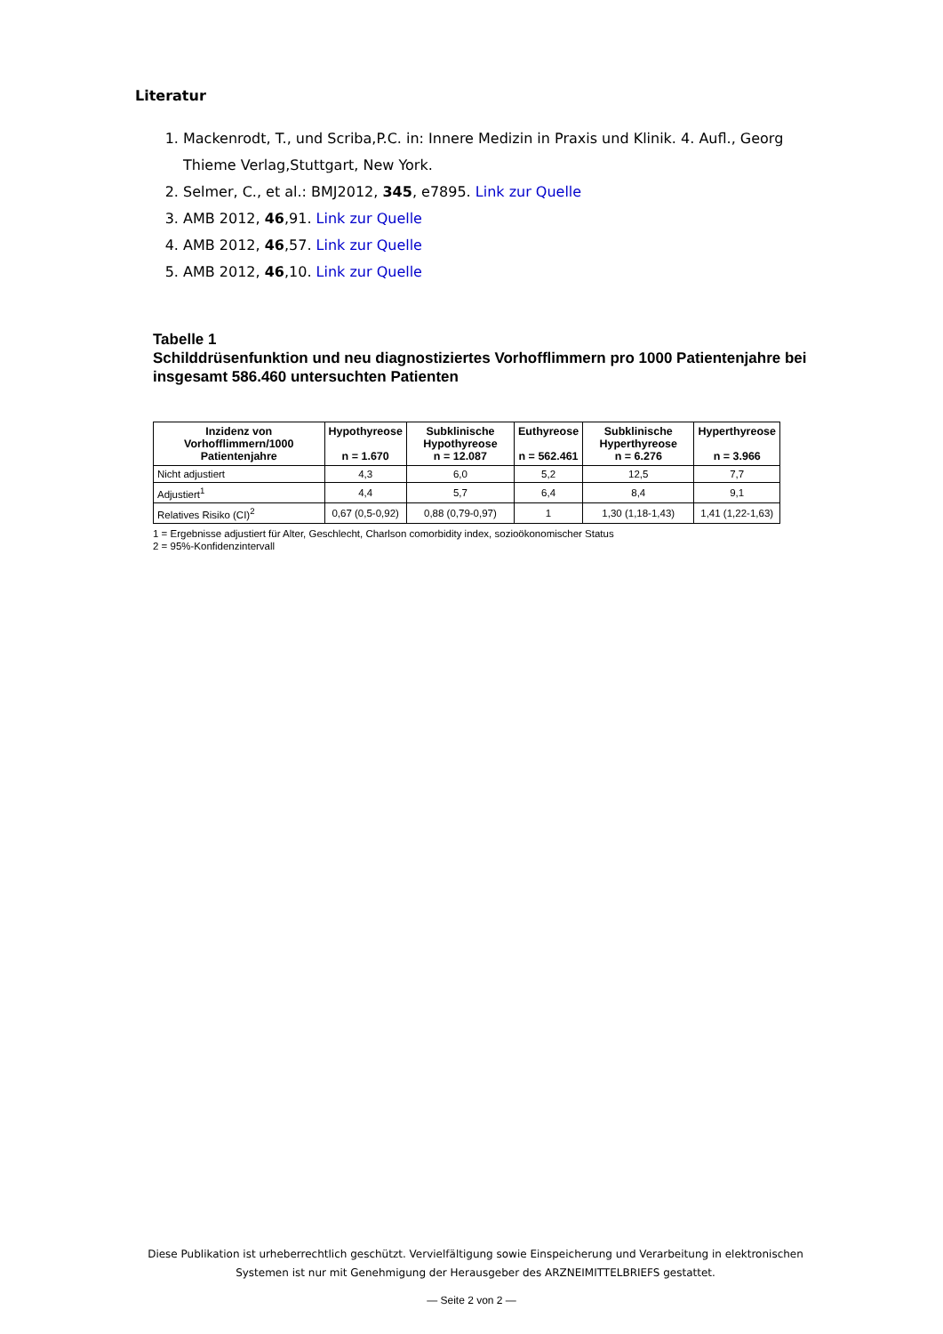Literatur
1. Mackenrodt, T., und Scriba,P.C. in: Innere Medizin in Praxis und Klinik. 4. Aufl., Georg Thieme Verlag,Stuttgart, New York.
2. Selmer, C., et al.: BMJ2012, 345, e7895. Link zur Quelle
3. AMB 2012, 46,91. Link zur Quelle
4. AMB 2012, 46,57. Link zur Quelle
5. AMB 2012, 46,10. Link zur Quelle
Tabelle 1
Schilddrüsenfunktion und neu diagnostiziertes Vorhofflimmern pro 1000 Patientenjahre bei insgesamt 586.460 untersuchten Patienten
| Inzidenz von Vorhofflimmern/1000 Patientenjahre | Hypothyreose n = 1.670 | Subklinische Hypothyreose n = 12.087 | Euthyreose n = 562.461 | Subklinische Hyperthyreose n = 6.276 | Hyperthyreose n = 3.966 |
| --- | --- | --- | --- | --- | --- |
| Nicht adjustiert | 4,3 | 6,0 | 5,2 | 12,5 | 7,7 |
| Adjustiert<sup>1</sup> | 4,4 | 5,7 | 6,4 | 8,4 | 9,1 |
| Relatives Risiko (CI)<sup>2</sup> | 0,67 (0,5-0,92) | 0,88 (0,79-0,97) | 1 | 1,30 (1,18-1,43) | 1,41 (1,22-1,63) |
1 = Ergebnisse adjustiert für Alter, Geschlecht, Charlson comorbidity index, sozioökonomischer Status
2 = 95%-Konfidenzintervall
Diese Publikation ist urheberrechtlich geschützt. Vervielfältigung sowie Einspeicherung und Verarbeitung in elektronischen Systemen ist nur mit Genehmigung der Herausgeber des ARZNEIMITTELBRIEFS gestattet.
— Seite 2 von 2 —